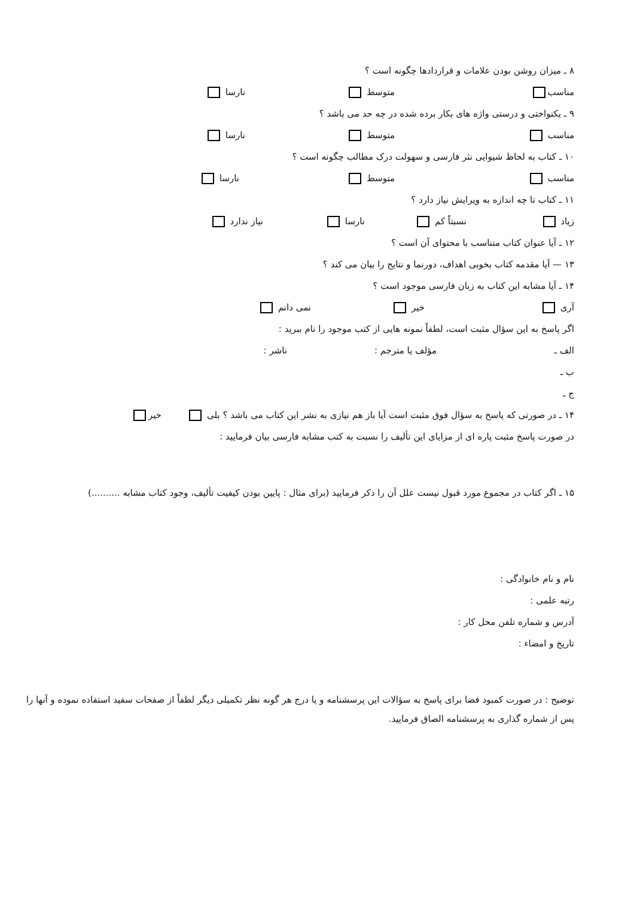۸ ـ میزان روشن بودن علامات و قراردادها چگونه است ؟
مناسب متوسط نارسا
۹ ـ یکنواختی و درستی واژه های بکار برده شده در چه حد می باشد ؟
مناسب متوسط نارسا
۱۰ ـ کتاب به لحاظ شیوایی نثر فارسی و سهولت درک مطالب چگونه است ؟
مناسب متوسط نارسا
۱۱ ـ کتاب تا چه اندازه به ویرایش نیاز دارد ؟
زیاد نسبتاً کم نارسا نیاز ندارد
۱۲ ـ آیا عنوان کتاب متناسب با محتوای آن است ؟
۱۳ — آیا مقدمه کتاب بخوبی اهداف، دورنما و نتایج را بیان می کند ؟
۱۴ ـ آیا مشابه این کتاب به زبان فارسی موجود است ؟
آری خیر نمی دانم
اگر پاسخ به این سؤال مثبت است، لطفاً نمونه هایی از کتب موجود را نام ببرید :
الف ـ مؤلف یا مترجم : ناشر :
ب ـ
ج ـ
۱۴ ـ در صورتی که پاسخ به سؤال فوق مثبت است آیا باز هم نیازی به نشر این کتاب می باشد ؟ بلی خیر
در صورت پاسخ مثبت پاره ای از مزایای این تألیف را نسبت به کتب مشابه فارسی بیان فرمایید :
۱۵ ـ اگر کتاب در مجموع مورد قبول نیست علل آن را ذکر فرمایید (برای مثال : پایین بودن کیفیت تألیف، وجود کتاب مشابه ..........)
نام و نام خانوادگی :
رتبه علمی :
آدرس و شماره تلفن محل کار :
تاریخ و امضاء :
توضیح : در صورت کمبود فضا برای پاسخ به سؤالات این پرسشنامه و یا درج هر گونه نظر تکمیلی دیگر لطفاً از صفحات سفید استفاده نموده و آنها را پس از شماره گذاری به پرسشنامه الصاق فرمایید.